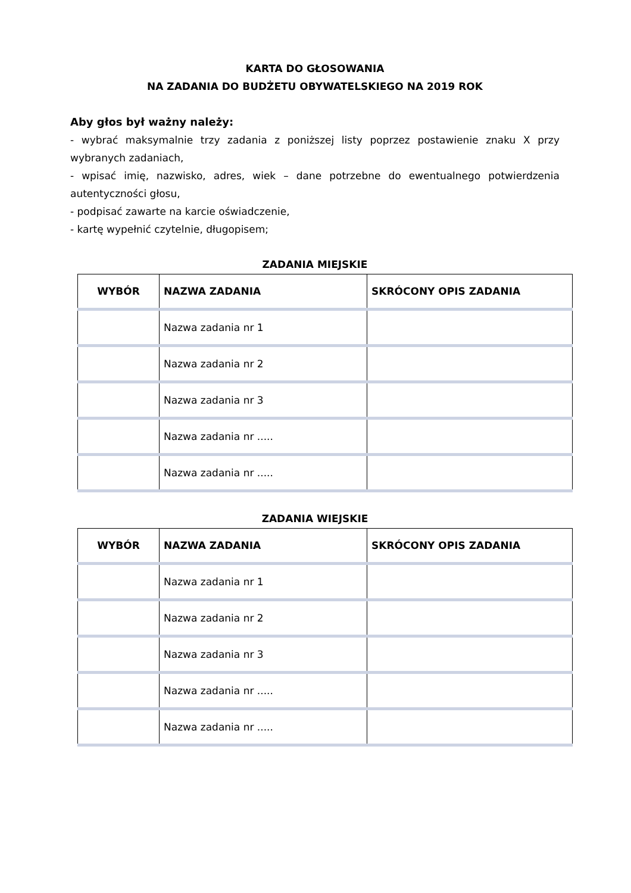KARTA DO GŁOSOWANIA
NA ZADANIA DO BUDŻETU OBYWATELSKIEGO NA 2019 ROK
Aby głos był ważny należy:
- wybrać maksymalnie trzy zadania z poniższej listy poprzez postawienie znaku X przy wybranych zadaniach,
- wpisać imię, nazwisko, adres, wiek – dane potrzebne do ewentualnego potwierdzenia autentyczności głosu,
- podpisać zawarte na karcie oświadczenie,
- kartę wypełnić czytelnie, długopisem;
ZADANIA MIEJSKIE
| WYBÓR | NAZWA ZADANIA | SKRÓCONY OPIS ZADANIA |
| --- | --- | --- |
| | Nazwa zadania nr 1 | |
| | Nazwa zadania nr 2 | |
| | Nazwa zadania nr 3 | |
| | Nazwa zadania nr ..... | |
| | Nazwa zadania nr ..... | |
ZADANIA WIEJSKIE
| WYBÓR | NAZWA ZADANIA | SKRÓCONY OPIS ZADANIA |
| --- | --- | --- |
| | Nazwa zadania nr 1 | |
| | Nazwa zadania nr 2 | |
| | Nazwa zadania nr 3 | |
| | Nazwa zadania nr ..... | |
| | Nazwa zadania nr ..... | |